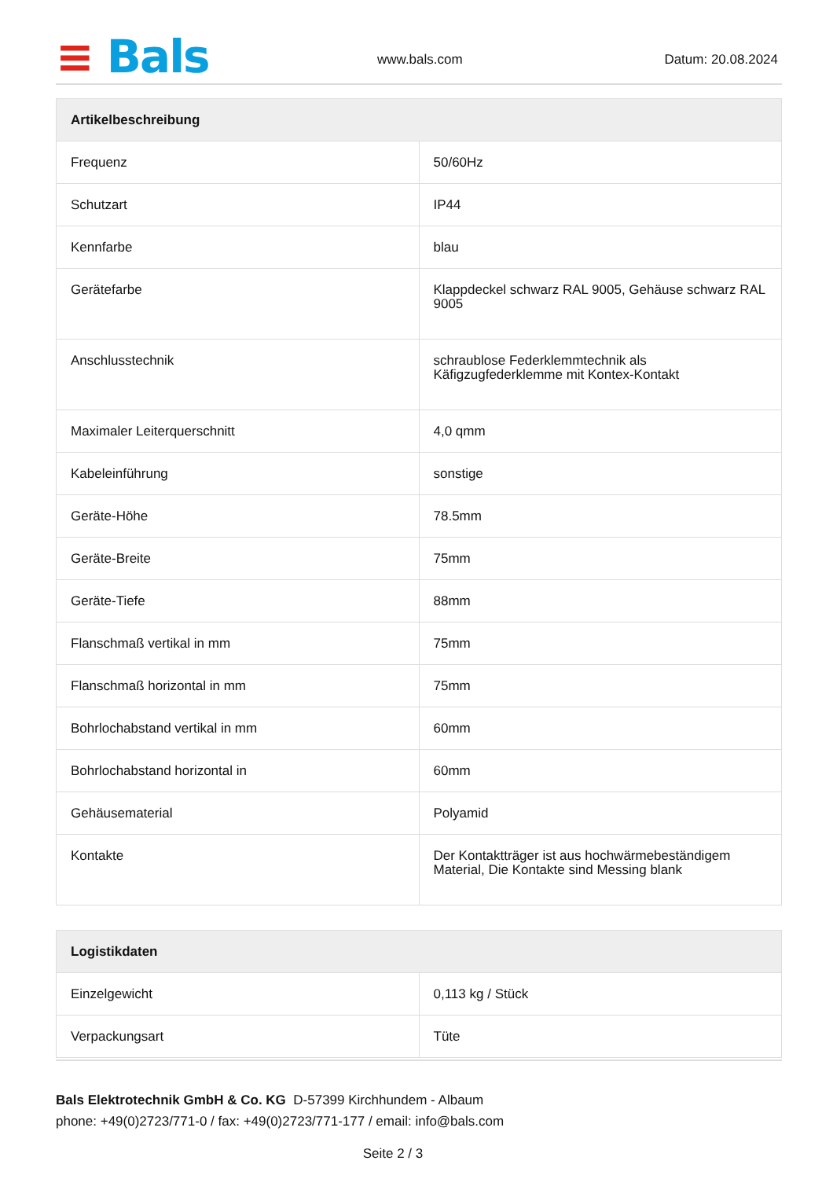≡ Bals www.bals.com Datum: 20.08.2024
| Artikelbeschreibung | |
| --- | --- |
| Frequenz | 50/60Hz |
| Schutzart | IP44 |
| Kennfarbe | blau |
| Gerätefarbe | Klappdeckel schwarz RAL 9005, Gehäuse schwarz RAL 9005 |
| Anschlusstechnik | schraublose Federklemmtechnik als Käfigzugfederklemme mit Kontex-Kontakt |
| Maximaler Leiterquerschnitt | 4,0 qmm |
| Kabeleinführung | sonstige |
| Geräte-Höhe | 78.5mm |
| Geräte-Breite | 75mm |
| Geräte-Tiefe | 88mm |
| Flanschmaß vertikal in mm | 75mm |
| Flanschmaß horizontal in mm | 75mm |
| Bohrlochabstand vertikal in mm | 60mm |
| Bohrlochabstand horizontal in | 60mm |
| Gehäusematerial | Polyamid |
| Kontakte | Der Kontaktträger ist aus hochwärmebeständigem Material, Die Kontakte sind Messing blank |
| Logistikdaten | |
| --- | --- |
| Einzelgewicht | 0,113 kg / Stück |
| Verpackungsart | Tüte |
Bals Elektrotechnik GmbH & Co. KG D-57399 Kirchhundem - Albaum
phone: +49(0)2723/771-0 / fax: +49(0)2723/771-177 / email: info@bals.com
Seite 2 / 3